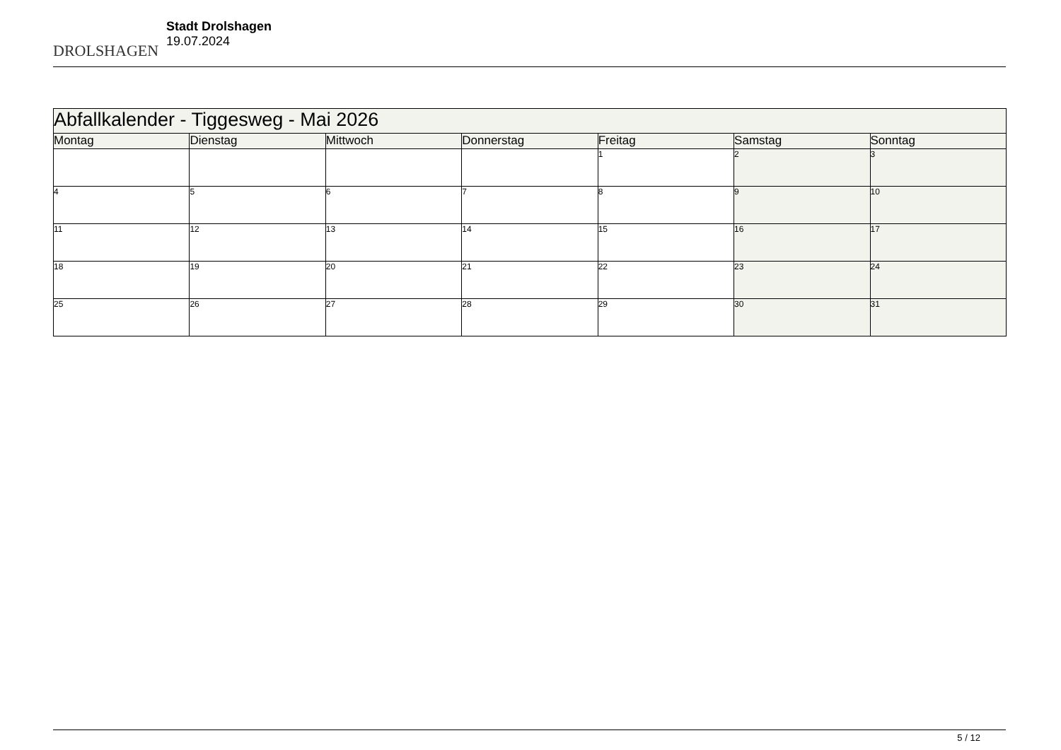DROLSHAGEN
Stadt Drolshagen
19.07.2024
| Abfallkalender - Tiggesweg - Mai 2026 | | | | | | |
| Montag | Dienstag | Mittwoch | Donnerstag | Freitag | Samstag | Sonntag |
| | | | | 1 | 2 | 3 |
| 4 | 5 | 6 | 7 | 8 | 9 | 10 |
| 11 | 12 | 13 | 14 | 15 | 16 | 17 |
| 18 | 19 | 20 | 21 | 22 | 23 | 24 |
| 25 | 26 | 27 | 28 | 29 | 30 | 31 |
5 / 12